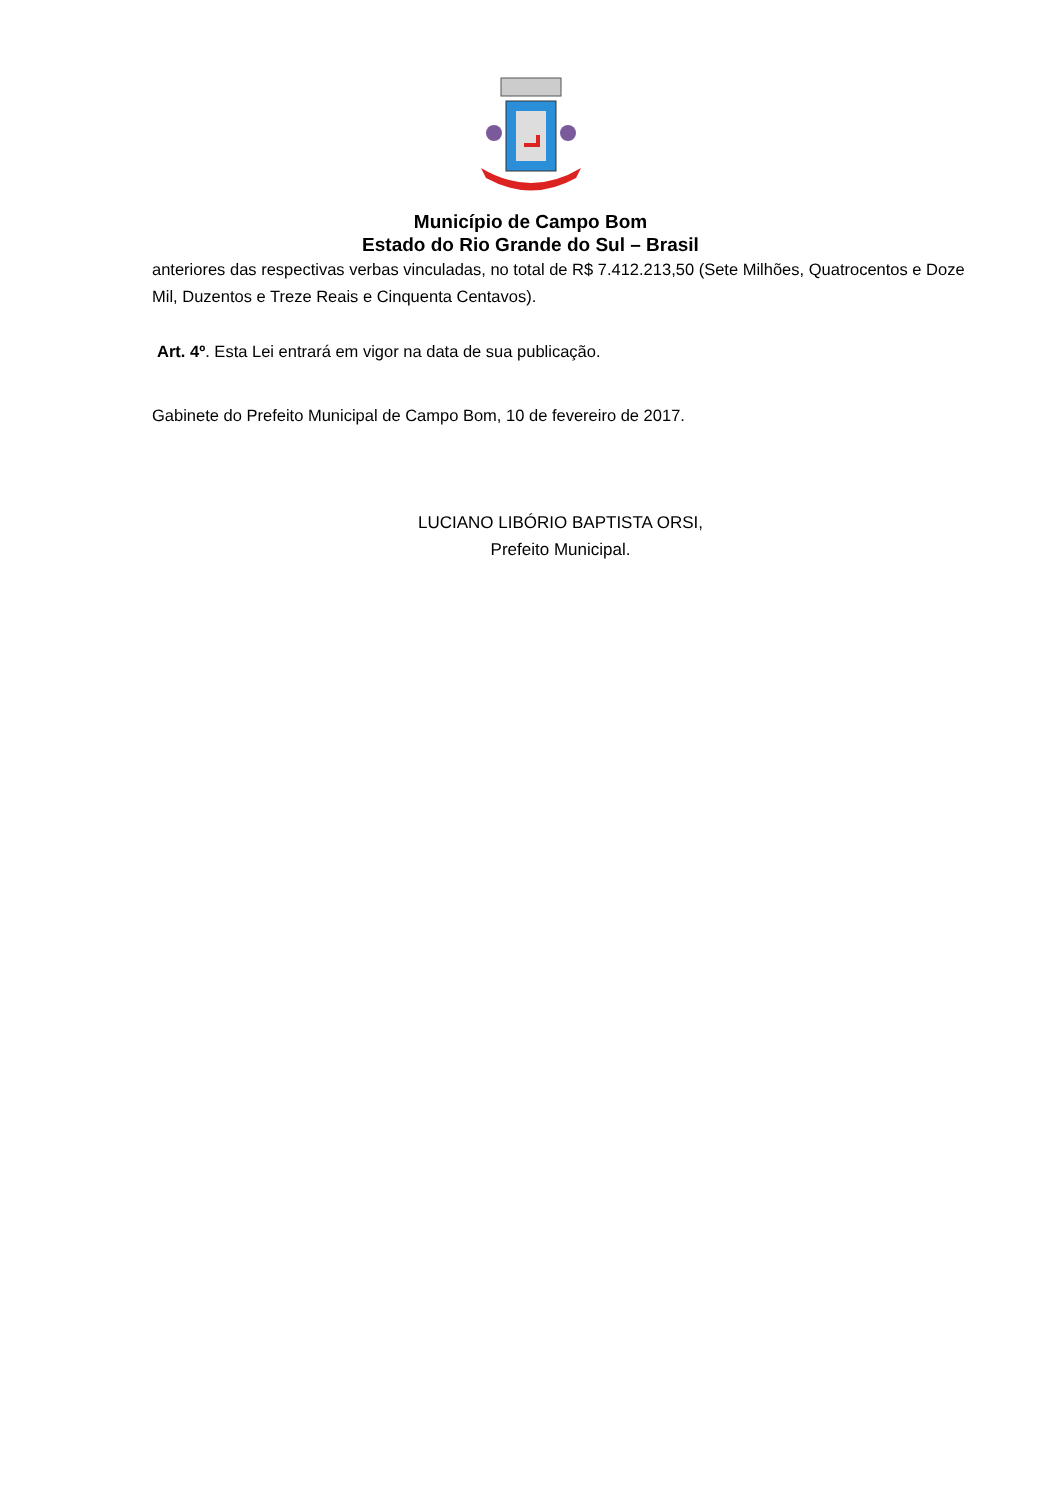Município de Campo Bom
Estado do Rio Grande do Sul – Brasil
anteriores das respectivas verbas vinculadas, no total de R$ 7.412.213,50 (Sete Milhões, Quatrocentos e Doze Mil, Duzentos e Treze Reais e Cinquenta Centavos).
Art. 4º. Esta Lei entrará em vigor na data de sua publicação.
Gabinete do Prefeito Municipal de Campo Bom, 10 de fevereiro de 2017.
LUCIANO LIBÓRIO BAPTISTA ORSI,
Prefeito Municipal.